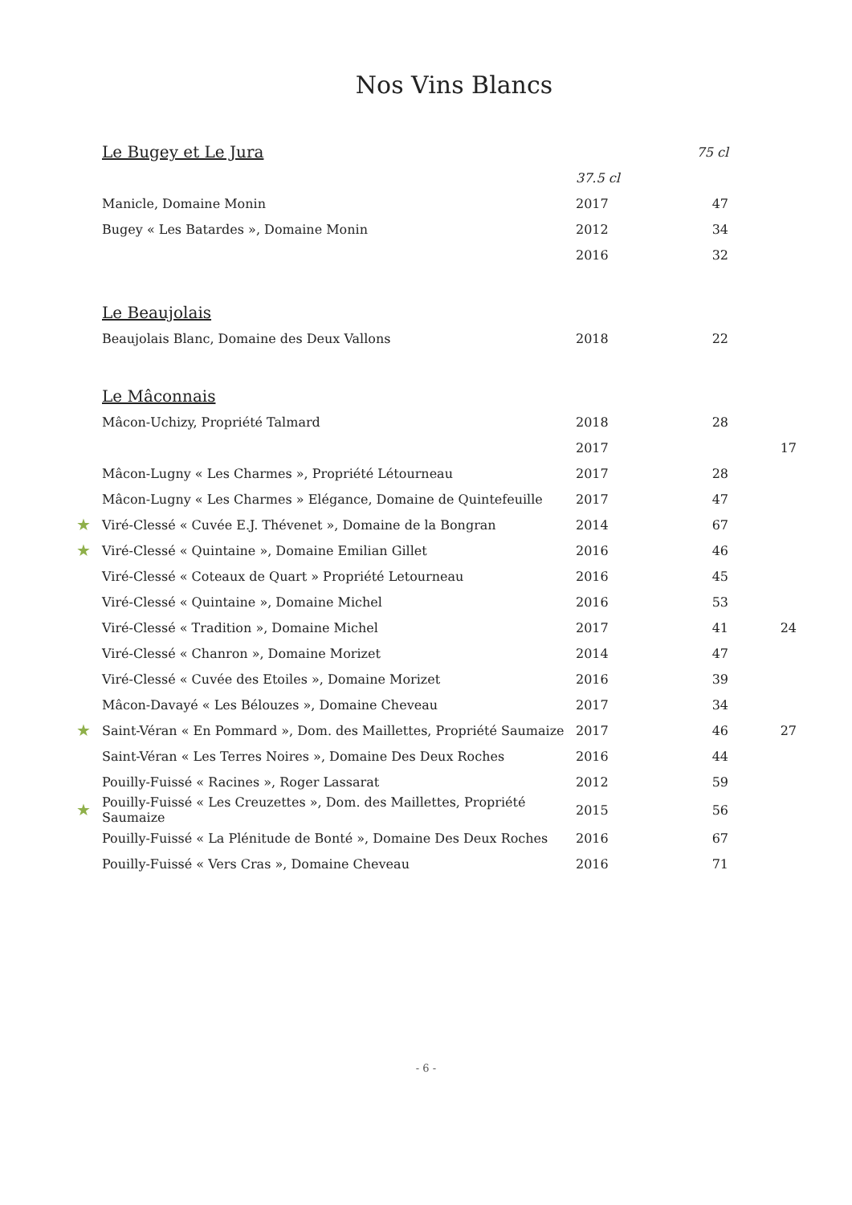Nos Vins Blancs
| | Le Bugey et Le Jura | | 75 cl | |
| | | 37.5 cl | | |
| | Manicle, Domaine Monin | 2017 | 47 | |
| | Bugey « Les Batardes », Domaine Monin | 2012 | 34 | |
| | | 2016 | 32 | |
| | Le Beaujolais | | | |
| | Beaujolais Blanc, Domaine des Deux Vallons | 2018 | 22 | |
| | Le Mâconnais | | | |
| | Mâcon-Uchizy, Propriété Talmard | 2018 | 28 | |
| | | 2017 | | 17 |
| | Mâcon-Lugny « Les Charmes », Propriété Létourneau | 2017 | 28 | |
| | Mâcon-Lugny « Les Charmes » Elégance, Domaine de Quintefeuille | 2017 | 47 | |
| ★ | Viré-Clessé « Cuvée E.J. Thévenet », Domaine de la Bongran | 2014 | 67 | |
| ★ | Viré-Clessé « Quintaine », Domaine Emilian Gillet | 2016 | 46 | |
| | Viré-Clessé « Coteaux de Quart » Propriété Letourneau | 2016 | 45 | |
| | Viré-Clessé « Quintaine », Domaine Michel | 2016 | 53 | |
| | Viré-Clessé « Tradition », Domaine Michel | 2017 | 41 | 24 |
| | Viré-Clessé « Chanron », Domaine Morizet | 2014 | 47 | |
| | Viré-Clessé « Cuvée des Etoiles », Domaine Morizet | 2016 | 39 | |
| | Mâcon-Davayé « Les Bélouzes », Domaine Cheveau | 2017 | 34 | |
| ★ | Saint-Véran « En Pommard », Dom. des Maillettes, Propriété Saumaize | 2017 | 46 | 27 |
| | Saint-Véran « Les Terres Noires », Domaine Des Deux Roches | 2016 | 44 | |
| | Pouilly-Fuissé « Racines », Roger Lassarat | 2012 | 59 | |
| ★ | Pouilly-Fuissé « Les Creuzettes », Dom. des Maillettes, Propriété Saumaize | 2015 | 56 | |
| | Pouilly-Fuissé « La Plénitude de Bonté », Domaine Des Deux Roches | 2016 | 67 | |
| | Pouilly-Fuissé « Vers Cras », Domaine Cheveau | 2016 | 71 | |
- 6 -